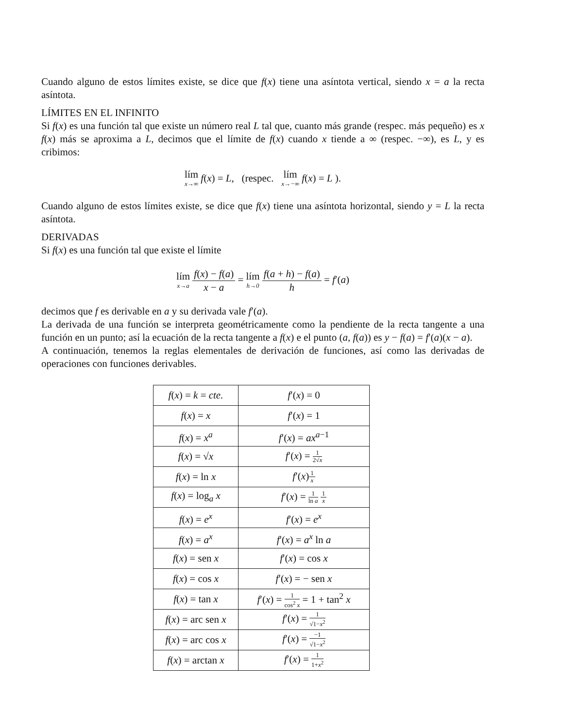Cuando alguno de estos límites existe, se dice que f(x) tiene una asíntota vertical, siendo x = a la recta asíntota.
LÍMITES EN EL INFINITO
Si f(x) es una función tal que existe un número real L tal que, cuanto más grande (respec. más pequeño) es x f(x) más se aproxima a L, decimos que el límite de f(x) cuando x tiende a ∞ (respec. −∞), es L, y es cribimos:
lím x→∞ f(x) = L, (respec. lím x→−∞ f(x) = L ).
Cuando alguno de estos límites existe, se dice que f(x) tiene una asíntota horizontal, siendo y = L la recta asíntota.
DERIVADAS
Si f(x) es una función tal que existe el límite
lím x→a f(x) − f(a) x − a = lím h→0 f(a + h) − f(a) h = f′(a)
decimos que f es derivable en a y su derivada vale f′(a).
La derivada de una función se interpreta geométricamente como la pendiente de la recta tangente a una función en un punto; así la ecuación de la recta tangente a f(x) e el punto (a, f(a)) es y − f(a) = f′(a)(x − a).
A continuación, tenemos la reglas elementales de derivación de funciones, así como las derivadas de operaciones con funciones derivables.
| f ( x ) = k = cte. | f ′( x ) = 0 |
| f ( x ) = x | f ′( x ) = 1 |
| f ( x ) = x<sup>a</sup> | f ′( x ) = ax<sup>a−1</sup> |
| f ( x ) = √ x | f ′( x ) = 1 2√ x |
| f ( x ) = ln x | f ′( x ) 1 x |
| f ( x ) = log<sub>a</sub> x | f ′( x ) = 1 ln a 1 x |
| f ( x ) = e<sup>x</sup> | f ′( x ) = e<sup>x</sup> |
| f ( x ) = a<sup>x</sup> | f ′( x ) = a<sup>x</sup> ln a |
| f ( x ) = sen x | f ′( x ) = cos x |
| f ( x ) = cos x | f ′( x ) = − sen x |
| f ( x ) = tan x | f ′( x ) = 1 cos<sup>2</sup> x = 1 + tan<sup>2</sup> x |
| f ( x ) = arc sen x | f ′( x ) = 1 √1− x<sup>2</sup> |
| f ( x ) = arc cos x | f ′( x ) = −1 √1− x<sup>2</sup> |
| f ( x ) = arctan x | f ′( x ) = 1 1+ x<sup>2</sup> |